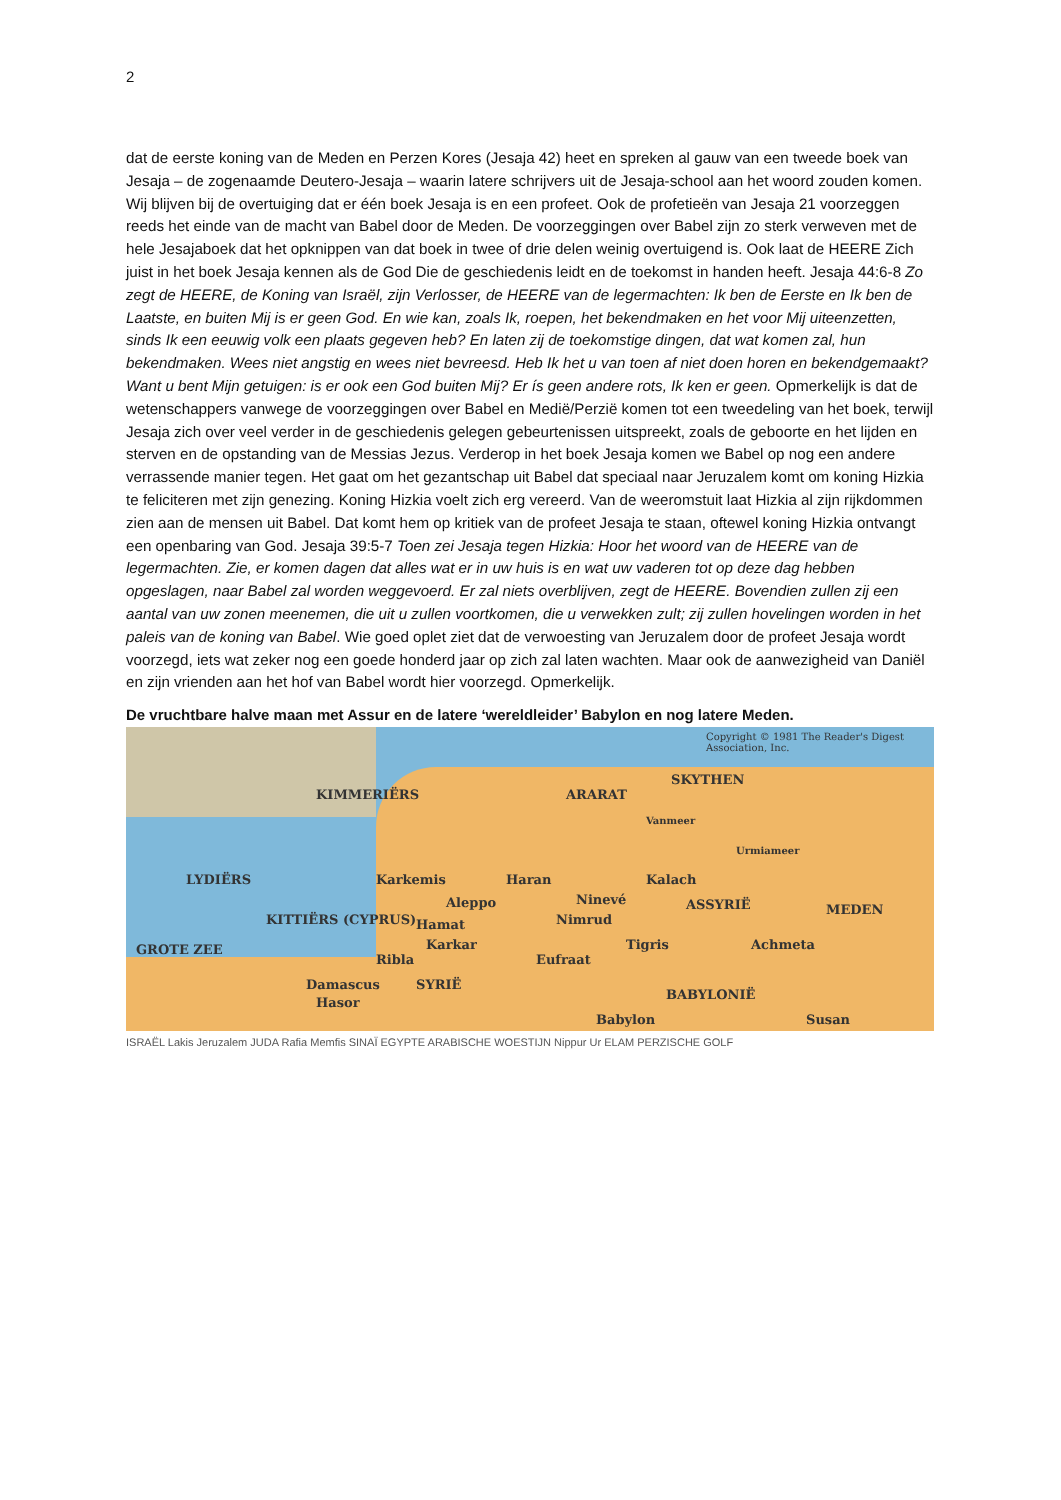2
dat de eerste koning van de Meden en Perzen Kores (Jesaja 42) heet en spreken al gauw van een tweede boek van Jesaja – de zogenaamde Deutero-Jesaja – waarin latere schrijvers uit de Jesaja-school aan het woord zouden komen. Wij blijven bij de overtuiging dat er één boek Jesaja is en een profeet. Ook de profetieën van Jesaja 21 voorzeggen reeds het einde van de macht van Babel door de Meden. De voorzeggingen over Babel zijn zo sterk verweven met de hele Jesajaboek dat het opknippen van dat boek in twee of drie delen weinig overtuigend is. Ook laat de HEERE Zich juist in het boek Jesaja kennen als de God Die de geschiedenis leidt en de toekomst in handen heeft. Jesaja 44:6-8 Zo zegt de HEERE, de Koning van Israël, zijn Verlosser, de HEERE van de legermachten: Ik ben de Eerste en Ik ben de Laatste, en buiten Mij is er geen God. En wie kan, zoals Ik, roepen, het bekendmaken en het voor Mij uiteenzetten, sinds Ik een eeuwig volk een plaats gegeven heb? En laten zij de toekomstige dingen, dat wat komen zal, hun bekendmaken. Wees niet angstig en wees niet bevreesd. Heb Ik het u van toen af niet doen horen en bekendgemaakt? Want u bent Mijn getuigen: is er ook een God buiten Mij? Er ís geen andere rots, Ik ken er geen. Opmerkelijk is dat de wetenschappers vanwege de voorzeggingen over Babel en Medië/Perzië komen tot een tweedeling van het boek, terwijl Jesaja zich over veel verder in de geschiedenis gelegen gebeurtenissen uitspreekt, zoals de geboorte en het lijden en sterven en de opstanding van de Messias Jezus. Verderop in het boek Jesaja komen we Babel op nog een andere verrassende manier tegen. Het gaat om het gezantschap uit Babel dat speciaal naar Jeruzalem komt om koning Hizkia te feliciteren met zijn genezing. Koning Hizkia voelt zich erg vereerd. Van de weeromstuit laat Hizkia al zijn rijkdommen zien aan de mensen uit Babel. Dat komt hem op kritiek van de profeet Jesaja te staan, oftewel koning Hizkia ontvangt een openbaring van God. Jesaja 39:5-7 Toen zei Jesaja tegen Hizkia: Hoor het woord van de HEERE van de legermachten. Zie, er komen dagen dat alles wat er in uw huis is en wat uw vaderen tot op deze dag hebben opgeslagen, naar Babel zal worden weggevoerd. Er zal niets overblijven, zegt de HEERE. Bovendien zullen zij een aantal van uw zonen meenemen, die uit u zullen voortkomen, die u verwekken zult; zij zullen hovelingen worden in het paleis van de koning van Babel. Wie goed oplet ziet dat de verwoesting van Jeruzalem door de profeet Jesaja wordt voorzegd, iets wat zeker nog een goede honderd jaar op zich zal laten wachten. Maar ook de aanwezigheid van Daniël en zijn vrienden aan het hof van Babel wordt hier voorzegd. Opmerkelijk.
De vruchtbare halve maan met Assur en de latere ‘wereldleider’ Babylon en nog latere Meden.
Copyright © 1981 The Reader's Digest Association, Inc.
KIMMERIËRS ARARAT
SKYTHEN
Vanmeer
Urmiameer
LYDIËRS Karkemis Haran Kalach
Aleppo Ninevé ASSYRIË MEDEN
KITTIËRS (CYPRUS) Hamat Nimrud
Achmeta
GROTE ZEE Karkar
Ribla Eufraat
Tigris
Damascus SYRIË
BABYLONIË
Hasor
Babylon Susan
ISRAËL Lakis Jeruzalem JUDA Rafia Memfis SINAÏ EGYPTE ARABISCHE WOESTIJN Nippur Ur ELAM PERZISCHE GOLF